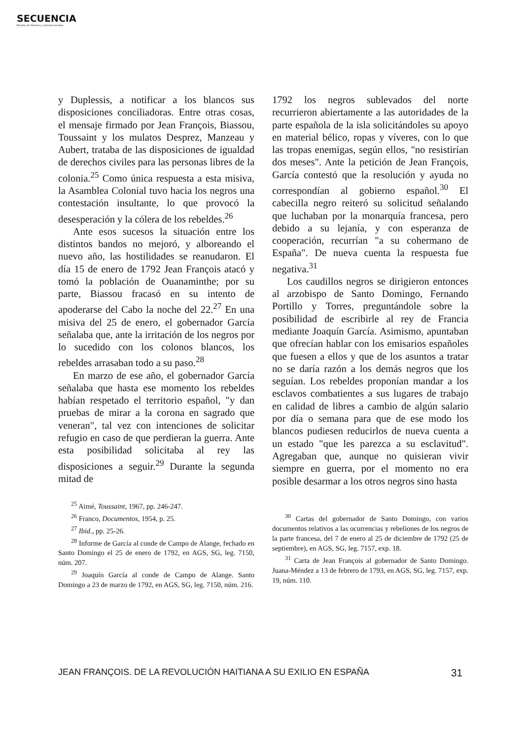SECUENCIA
Revista de historia y ciencias sociales
y Duplessis, a notificar a los blancos sus disposiciones conciliadoras. Entre otras cosas, el mensaje firmado por Jean François, Biassou, Toussaint y los mulatos Desprez, Manzeau y Aubert, trataba de las disposiciones de igualdad de derechos civiles para las personas libres de la colonia.<sup>25</sup> Como única respuesta a esta misiva, la Asamblea Colonial tuvo hacia los negros una contestación insultante, lo que provocó la desesperación y la cólera de los rebeldes.<sup>26</sup>
Ante esos sucesos la situación entre los distintos bandos no mejoró, y alboreando el nuevo año, las hostilidades se reanudaron. El día 15 de enero de 1792 Jean François atacó y tomó la población de Ouanaminthe; por su parte, Biassou fracasó en su intento de apoderarse del Cabo la noche del 22.<sup>27</sup> En una misiva del 25 de enero, el gobernador García señalaba que, ante la irritación de los negros por lo sucedido con los colonos blancos, los rebeldes arrasaban todo a su paso.<sup>28</sup>
En marzo de ese año, el gobernador García señalaba que hasta ese momento los rebeldes habían respetado el territorio español, "y dan pruebas de mirar a la corona en sagrado que veneran", tal vez con intenciones de solicitar refugio en caso de que perdieran la guerra. Ante esta posibilidad solicitaba al rey las disposiciones a seguir.<sup>29</sup> Durante la segunda mitad de
<sup>25</sup> Aimé, Toussaint, 1967, pp. 246-247.
<sup>26</sup> Franco, Documentos, 1954, p. 25.
<sup>27</sup> Ibid., pp. 25-26.
<sup>28</sup> Informe de García al conde de Campo de Alange, fechado en Santo Domingo el 25 de enero de 1792, en AGS, SG, leg. 7150, núm. 207.
<sup>29</sup> Joaquín García al conde de Campo de Alange. Santo Domingo a 23 de marzo de 1792, en AGS, SG, leg. 7150, núm. 216.
1792 los negros sublevados del norte recurrieron abiertamente a las autoridades de la parte española de la isla solicitándoles su apoyo en material bélico, ropas y víveres, con lo que las tropas enemigas, según ellos, "no resistirían dos meses". Ante la petición de Jean François, García contestó que la resolución y ayuda no correspondían al gobierno español.<sup>30</sup> El cabecilla negro reiteró su solicitud señalando que luchaban por la monarquía francesa, pero debido a su lejanía, y con esperanza de cooperación, recurrían "a su cohermano de España". De nueva cuenta la respuesta fue negativa.<sup>31</sup>
Los caudillos negros se dirigieron entonces al arzobispo de Santo Domingo, Fernando Portillo y Torres, preguntándole sobre la posibilidad de escribirle al rey de Francia mediante Joaquín García. Asimismo, apuntaban que ofrecían hablar con los emisarios españoles que fuesen a ellos y que de los asuntos a tratar no se daría razón a los demás negros que los seguían. Los rebeldes proponían mandar a los esclavos combatientes a sus lugares de trabajo en calidad de libres a cambio de algún salario por día o semana para que de ese modo los blancos pudiesen reducirlos de nueva cuenta a un estado "que les parezca a su esclavitud". Agregaban que, aunque no quisieran vivir siempre en guerra, por el momento no era posible desarmar a los otros negros sino hasta
<sup>30</sup> Cartas del gobernador de Santo Domingo, con varios documentos relativos a las ocurrencias y rebeliones de los negros de la parte francesa, del 7 de enero al 25 de diciembre de 1792 (25 de septiembre), en AGS, SG, leg. 7157, exp. 18.
<sup>31</sup> Carta de Jean François al gobernador de Santo Domingo. Juana-Méndez a 13 de febrero de 1793, en AGS, SG, leg. 7157, exp. 19, núm. 110.
JEAN FRANÇOIS. DE LA REVOLUCIÓN HAITIANA A SU EXILIO EN ESPAÑA 31